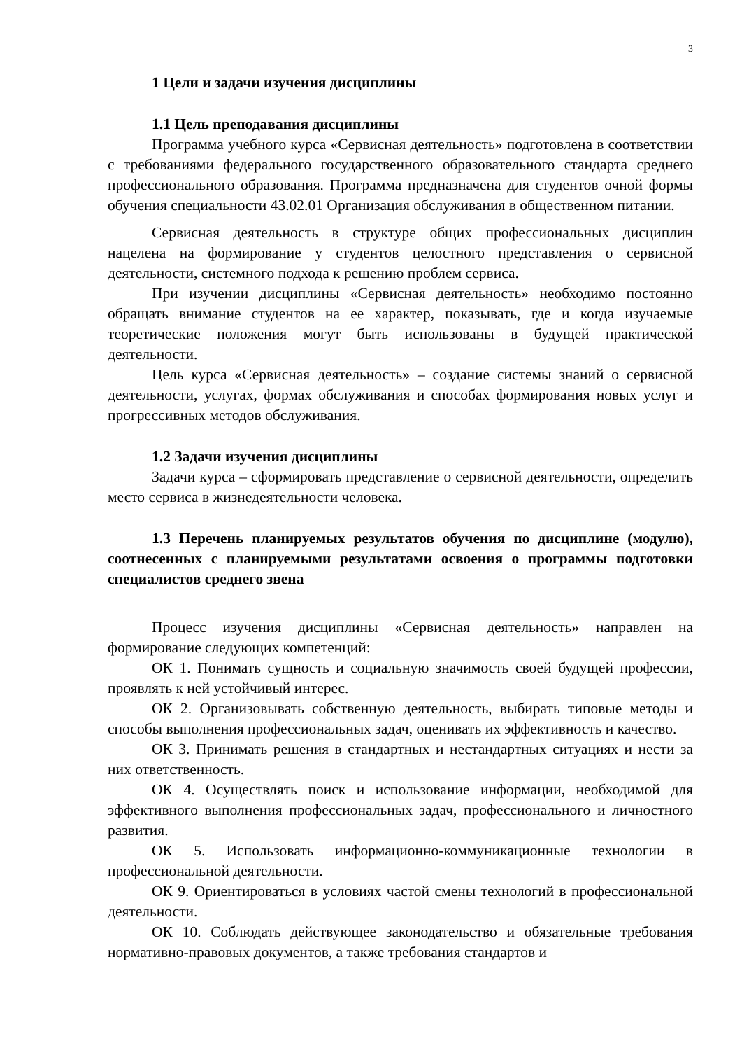3
1 Цели и задачи изучения дисциплины
1.1 Цель преподавания дисциплины
Программа учебного курса «Сервисная деятельность» подготовлена в соответствии с требованиями федерального государственного образовательного стандарта среднего профессионального образования. Программа предназначена для студентов очной формы обучения специальности 43.02.01 Организация обслуживания в общественном питании.
Сервисная деятельность в структуре общих профессиональных дисциплин нацелена на формирование у студентов целостного представления о сервисной деятельности, системного подхода к решению проблем сервиса.
При изучении дисциплины «Сервисная деятельность» необходимо постоянно обращать внимание студентов на ее характер, показывать, где и когда изучаемые теоретические положения могут быть использованы в будущей практической деятельности.
Цель курса «Сервисная деятельность» – создание системы знаний о сервисной деятельности, услугах, формах обслуживания и способах формирования новых услуг и прогрессивных методов обслуживания.
1.2 Задачи изучения дисциплины
Задачи курса – сформировать представление о сервисной деятельности, определить место сервиса в жизнедеятельности человека.
1.3 Перечень планируемых результатов обучения по дисциплине (модулю), соотнесенных с планируемыми результатами освоения о программы подготовки специалистов среднего звена
Процесс изучения дисциплины «Сервисная деятельность» направлен на формирование следующих компетенций:
ОК 1. Понимать сущность и социальную значимость своей будущей профессии, проявлять к ней устойчивый интерес.
ОК 2. Организовывать собственную деятельность, выбирать типовые методы и способы выполнения профессиональных задач, оценивать их эффективность и качество.
ОК 3. Принимать решения в стандартных и нестандартных ситуациях и нести за них ответственность.
ОК 4. Осуществлять поиск и использование информации, необходимой для эффективного выполнения профессиональных задач, профессионального и личностного развития.
ОК 5. Использовать информационно-коммуникационные технологии в профессиональной деятельности.
ОК 9. Ориентироваться в условиях частой смены технологий в профессиональной деятельности.
ОК 10. Соблюдать действующее законодательство и обязательные требования нормативно-правовых документов, а также требования стандартов и